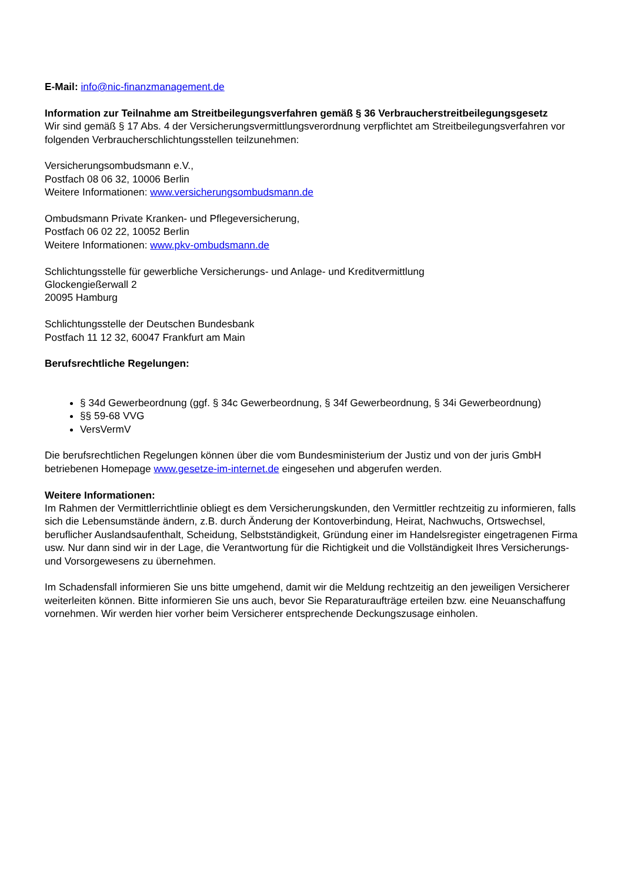E-Mail: info@nic-finanzmanagement.de
Information zur Teilnahme am Streitbeilegungsverfahren gemäß § 36 Verbraucherstreitbeilegungsgesetz
Wir sind gemäß § 17 Abs. 4 der Versicherungsvermittlungsverordnung verpflichtet am Streitbeilegungsverfahren vor folgenden Verbraucherschlichtungsstellen teilzunehmen:
Versicherungsombudsmann e.V.,
Postfach 08 06 32, 10006 Berlin
Weitere Informationen: www.versicherungsombudsmann.de
Ombudsmann Private Kranken- und Pflegeversicherung,
Postfach 06 02 22, 10052 Berlin
Weitere Informationen: www.pkv-ombudsmann.de
Schlichtungsstelle für gewerbliche Versicherungs- und Anlage- und Kreditvermittlung
Glockengießerwall 2
20095 Hamburg
Schlichtungsstelle der Deutschen Bundesbank
Postfach 11 12 32, 60047 Frankfurt am Main
Berufsrechtliche Regelungen:
§ 34d Gewerbeordnung (ggf. § 34c Gewerbeordnung, § 34f Gewerbeordnung, § 34i Gewerbeordnung)
§§ 59-68 VVG
VersVermV
Die berufsrechtlichen Regelungen können über die vom Bundesministerium der Justiz und von der juris GmbH betriebenen Homepage www.gesetze-im-internet.de eingesehen und abgerufen werden.
Weitere Informationen:
Im Rahmen der Vermittlerrichtlinie obliegt es dem Versicherungskunden, den Vermittler rechtzeitig zu informieren, falls sich die Lebensumstände ändern, z.B. durch Änderung der Kontoverbindung, Heirat, Nachwuchs, Ortswechsel, beruflicher Auslandsaufenthalt, Scheidung, Selbstständigkeit, Gründung einer im Handelsregister eingetragenen Firma usw. Nur dann sind wir in der Lage, die Verantwortung für die Richtigkeit und die Vollständigkeit Ihres Versicherungs- und Vorsorgewesens zu übernehmen.
Im Schadensfall informieren Sie uns bitte umgehend, damit wir die Meldung rechtzeitig an den jeweiligen Versicherer weiterleiten können. Bitte informieren Sie uns auch, bevor Sie Reparaturaufträge erteilen bzw. eine Neuanschaffung vornehmen. Wir werden hier vorher beim Versicherer entsprechende Deckungszusage einholen.